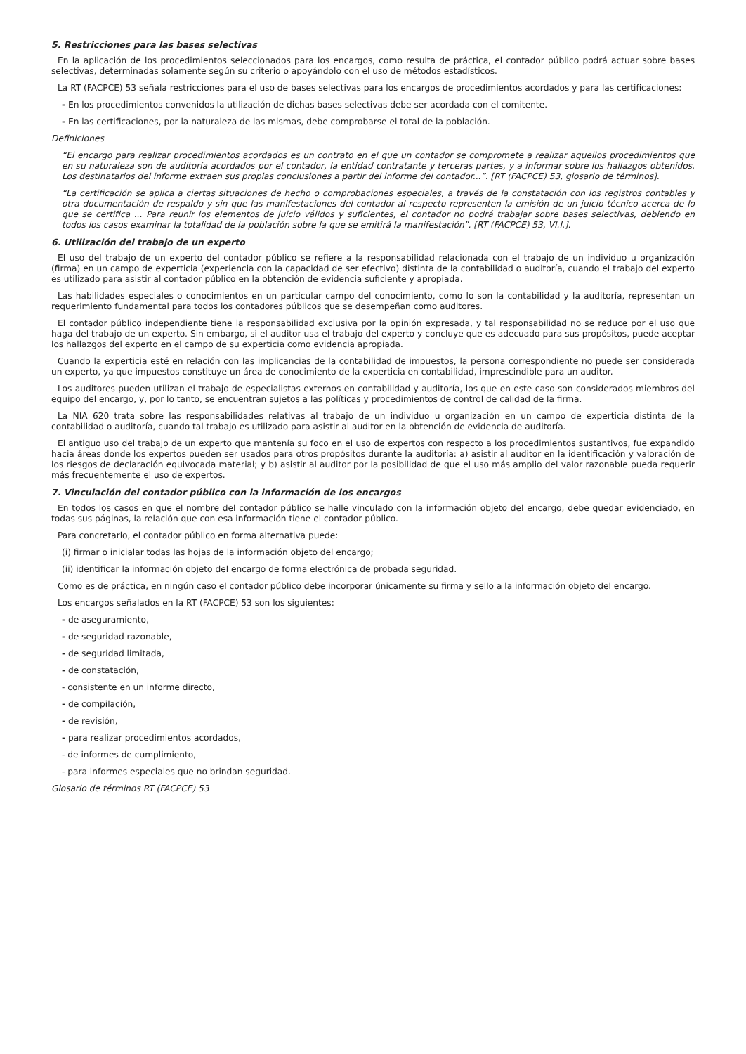5. Restricciones para las bases selectivas
En la aplicación de los procedimientos seleccionados para los encargos, como resulta de práctica, el contador público podrá actuar sobre bases selectivas, determinadas solamente según su criterio o apoyándolo con el uso de métodos estadísticos.
La RT (FACPCE) 53 señala restricciones para el uso de bases selectivas para los encargos de procedimientos acordados y para las certificaciones:
- En los procedimientos convenidos la utilización de dichas bases selectivas debe ser acordada con el comitente.
- En las certificaciones, por la naturaleza de las mismas, debe comprobarse el total de la población.
Definiciones
“El encargo para realizar procedimientos acordados es un contrato en el que un contador se compromete a realizar aquellos procedimientos que en su naturaleza son de auditoría acordados por el contador, la entidad contratante y terceras partes, y a informar sobre los hallazgos obtenidos. Los destinatarios del informe extraen sus propias conclusiones a partir del informe del contador...”. [RT (FACPCE) 53, glosario de términos].
“La certificación se aplica a ciertas situaciones de hecho o comprobaciones especiales, a través de la constatación con los registros contables y otra documentación de respaldo y sin que las manifestaciones del contador al respecto representen la emisión de un juicio técnico acerca de lo que se certifica ... Para reunir los elementos de juicio válidos y suficientes, el contador no podrá trabajar sobre bases selectivas, debiendo en todos los casos examinar la totalidad de la población sobre la que se emitirá la manifestación”. [RT (FACPCE) 53, VI.I.].
6. Utilización del trabajo de un experto
El uso del trabajo de un experto del contador público se refiere a la responsabilidad relacionada con el trabajo de un individuo u organización (firma) en un campo de experticia (experiencia con la capacidad de ser efectivo) distinta de la contabilidad o auditoría, cuando el trabajo del experto es utilizado para asistir al contador público en la obtención de evidencia suficiente y apropiada.
Las habilidades especiales o conocimientos en un particular campo del conocimiento, como lo son la contabilidad y la auditoría, representan un requerimiento fundamental para todos los contadores públicos que se desempeñan como auditores.
El contador público independiente tiene la responsabilidad exclusiva por la opinión expresada, y tal responsabilidad no se reduce por el uso que haga del trabajo de un experto. Sin embargo, si el auditor usa el trabajo del experto y concluye que es adecuado para sus propósitos, puede aceptar los hallazgos del experto en el campo de su experticia como evidencia apropiada.
Cuando la experticia esté en relación con las implicancias de la contabilidad de impuestos, la persona correspondiente no puede ser considerada un experto, ya que impuestos constituye un área de conocimiento de la experticia en contabilidad, imprescindible para un auditor.
Los auditores pueden utilizan el trabajo de especialistas externos en contabilidad y auditoría, los que en este caso son considerados miembros del equipo del encargo, y, por lo tanto, se encuentran sujetos a las políticas y procedimientos de control de calidad de la firma.
La NIA 620 trata sobre las responsabilidades relativas al trabajo de un individuo u organización en un campo de experticia distinta de la contabilidad o auditoría, cuando tal trabajo es utilizado para asistir al auditor en la obtención de evidencia de auditoría.
El antiguo uso del trabajo de un experto que mantenía su foco en el uso de expertos con respecto a los procedimientos sustantivos, fue expandido hacia áreas donde los expertos pueden ser usados para otros propósitos durante la auditoría: a) asistir al auditor en la identificación y valoración de los riesgos de declaración equivocada material; y b) asistir al auditor por la posibilidad de que el uso más amplio del valor razonable pueda requerir más frecuentemente el uso de expertos.
7. Vinculación del contador público con la información de los encargos
En todos los casos en que el nombre del contador público se halle vinculado con la información objeto del encargo, debe quedar evidenciado, en todas sus páginas, la relación que con esa información tiene el contador público.
Para concretarlo, el contador público en forma alternativa puede:
(i) firmar o inicialar todas las hojas de la información objeto del encargo;
(ii) identificar la información objeto del encargo de forma electrónica de probada seguridad.
Como es de práctica, en ningún caso el contador público debe incorporar únicamente su firma y sello a la información objeto del encargo.
Los encargos señalados en la RT (FACPCE) 53 son los siguientes:
- de aseguramiento,
- de seguridad razonable,
- de seguridad limitada,
- de constatación,
- consistente en un informe directo,
- de compilación,
- de revisión,
- para realizar procedimientos acordados,
- de informes de cumplimiento,
- para informes especiales que no brindan seguridad.
Glosario de términos RT (FACPCE) 53